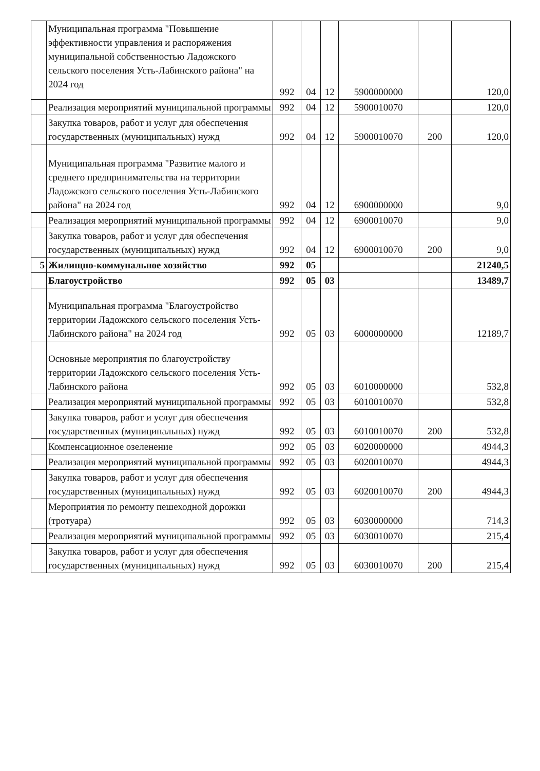| | Муниципальная программа "Повышение эффективности управления и распоряжения муниципальной собственностью Ладожского сельского поселения Усть-Лабинского района" на 2024 год | 992 | 04 | 12 | 5900000000 | | 120,0 |
| | Реализация мероприятий муниципальной программы | 992 | 04 | 12 | 5900010070 | | 120,0 |
| | Закупка товаров, работ и услуг для обеспечения государственных (муниципальных) нужд | 992 | 04 | 12 | 5900010070 | 200 | 120,0 |
| | Муниципальная программа "Развитие малого и среднего предпринимательства на территории Ладожского сельского поселения Усть-Лабинского района" на 2024 год | 992 | 04 | 12 | 6900000000 | | 9,0 |
| | Реализация мероприятий муниципальной программы | 992 | 04 | 12 | 6900010070 | | 9,0 |
| | Закупка товаров, работ и услуг для обеспечения государственных (муниципальных) нужд | 992 | 04 | 12 | 6900010070 | 200 | 9,0 |
| 5 | Жилищно-коммунальное хозяйство | 992 | 05 | | | | 21240,5 |
| | Благоустройство | 992 | 05 | 03 | | | 13489,7 |
| | Муниципальная программа "Благоустройство территории Ладожского сельского поселения Усть-Лабинского района" на 2024 год | 992 | 05 | 03 | 6000000000 | | 12189,7 |
| | Основные мероприятия по благоустройству территории Ладожского сельского поселения Усть-Лабинского района | 992 | 05 | 03 | 6010000000 | | 532,8 |
| | Реализация мероприятий муниципальной программы | 992 | 05 | 03 | 6010010070 | | 532,8 |
| | Закупка товаров, работ и услуг для обеспечения государственных (муниципальных) нужд | 992 | 05 | 03 | 6010010070 | 200 | 532,8 |
| | Компенсационное озеленение | 992 | 05 | 03 | 6020000000 | | 4944,3 |
| | Реализация мероприятий муниципальной программы | 992 | 05 | 03 | 6020010070 | | 4944,3 |
| | Закупка товаров, работ и услуг для обеспечения государственных (муниципальных) нужд | 992 | 05 | 03 | 6020010070 | 200 | 4944,3 |
| | Мероприятия по ремонту пешеходной дорожки (тротуара) | 992 | 05 | 03 | 6030000000 | | 714,3 |
| | Реализация мероприятий муниципальной программы | 992 | 05 | 03 | 6030010070 | | 215,4 |
| | Закупка товаров, работ и услуг для обеспечения государственных (муниципальных) нужд | 992 | 05 | 03 | 6030010070 | 200 | 215,4 |